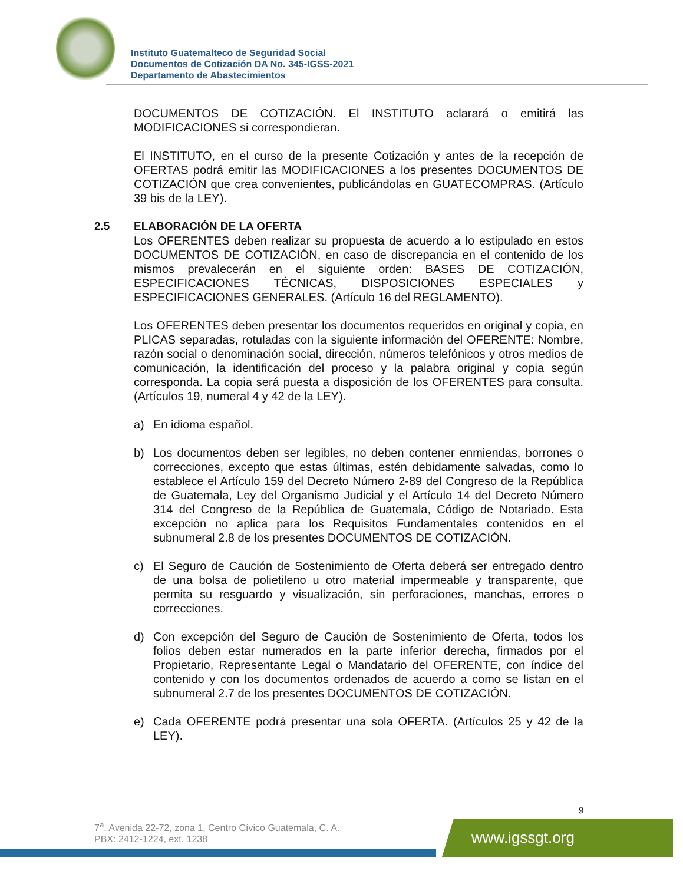Instituto Guatemalteco de Seguridad Social
Documentos de Cotización DA No. 345-IGSS-2021
Departamento de Abastecimientos
DOCUMENTOS DE COTIZACIÓN. El INSTITUTO aclarará o emitirá las MODIFICACIONES si correspondieran.
El INSTITUTO, en el curso de la presente Cotización y antes de la recepción de OFERTAS podrá emitir las MODIFICACIONES a los presentes DOCUMENTOS DE COTIZACIÓN que crea convenientes, publicándolas en GUATECOMPRAS. (Artículo 39 bis de la LEY).
2.5 ELABORACIÓN DE LA OFERTA
Los OFERENTES deben realizar su propuesta de acuerdo a lo estipulado en estos DOCUMENTOS DE COTIZACIÓN, en caso de discrepancia en el contenido de los mismos prevalecerán en el siguiente orden: BASES DE COTIZACIÓN, ESPECIFICACIONES TÉCNICAS, DISPOSICIONES ESPECIALES y ESPECIFICACIONES GENERALES. (Artículo 16 del REGLAMENTO).
Los OFERENTES deben presentar los documentos requeridos en original y copia, en PLICAS separadas, rotuladas con la siguiente información del OFERENTE: Nombre, razón social o denominación social, dirección, números telefónicos y otros medios de comunicación, la identificación del proceso y la palabra original y copia según corresponda. La copia será puesta a disposición de los OFERENTES para consulta. (Artículos 19, numeral 4 y 42 de la LEY).
a) En idioma español.
b) Los documentos deben ser legibles, no deben contener enmiendas, borrones o correcciones, excepto que estas últimas, estén debidamente salvadas, como lo establece el Artículo 159 del Decreto Número 2-89 del Congreso de la República de Guatemala, Ley del Organismo Judicial y el Artículo 14 del Decreto Número 314 del Congreso de la República de Guatemala, Código de Notariado. Esta excepción no aplica para los Requisitos Fundamentales contenidos en el subnumeral 2.8 de los presentes DOCUMENTOS DE COTIZACIÓN.
c) El Seguro de Caución de Sostenimiento de Oferta deberá ser entregado dentro de una bolsa de polietileno u otro material impermeable y transparente, que permita su resguardo y visualización, sin perforaciones, manchas, errores o correcciones.
d) Con excepción del Seguro de Caución de Sostenimiento de Oferta, todos los folios deben estar numerados en la parte inferior derecha, firmados por el Propietario, Representante Legal o Mandatario del OFERENTE, con índice del contenido y con los documentos ordenados de acuerdo a como se listan en el subnumeral 2.7 de los presentes DOCUMENTOS DE COTIZACIÓN.
e) Cada OFERENTE podrá presentar una sola OFERTA. (Artículos 25 y 42 de la LEY).
9
7<sup>a</sup>. Avenida 22-72, zona 1, Centro Cívico Guatemala, C. A.
PBX: 2412-1224, ext. 1238
www.igssgt.org